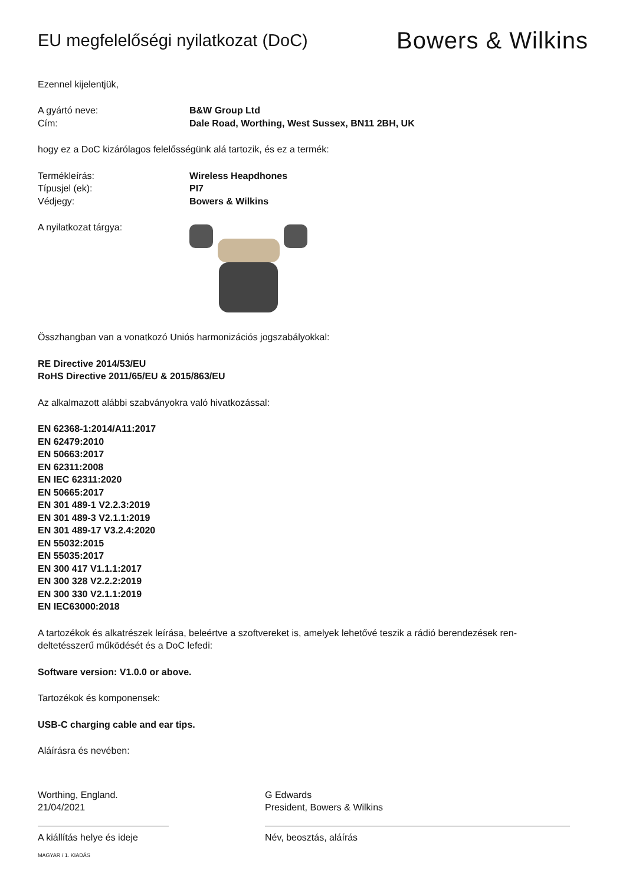EU megfelelőségi nyilatkozat (DoC)
Bowers & Wilkins
Ezennel kijelentjük,
A gyártó neve: B&W Group Ltd
Cím: Dale Road, Worthing, West Sussex, BN11 2BH, UK
hogy ez a DoC kizárólagos felelősségünk alá tartozik, és ez a termék:
Termékleírás: Wireless Heapdhones
Típusjel (ek): PI7
Védjegy: Bowers & Wilkins
A nyilatkozat tárgya:
Összhangban van a vonatkozó Uniós harmonizációs jogszabályokkal:
RE Directive 2014/53/EU
RoHS Directive 2011/65/EU & 2015/863/EU
Az alkalmazott alábbi szabványokra való hivatkozással:
EN 62368-1:2014/A11:2017
EN 62479:2010
EN 50663:2017
EN 62311:2008
EN IEC 62311:2020
EN 50665:2017
EN 301 489-1 V2.2.3:2019
EN 301 489-3 V2.1.1:2019
EN 301 489-17 V3.2.4:2020
EN 55032:2015
EN 55035:2017
EN 300 417 V1.1.1:2017
EN 300 328 V2.2.2:2019
EN 300 330 V2.1.1:2019
EN IEC63000:2018
A tartozékok és alkatrészek leírása, beleértve a szoftvereket is, amelyek lehetővé teszik a rádió berendezések ren-
deltetésszerű működését és a DoC lefedi:
Software version: V1.0.0 or above.
Tartozékok és komponensek:
USB-C charging cable and ear tips.
Aláírásra és nevében:
Worthing, England.
21/04/2021
A kiállítás helye és ideje
G Edwards
President, Bowers & Wilkins
Név, beosztás, aláírás
MAGYAR / 1. KIADÁS